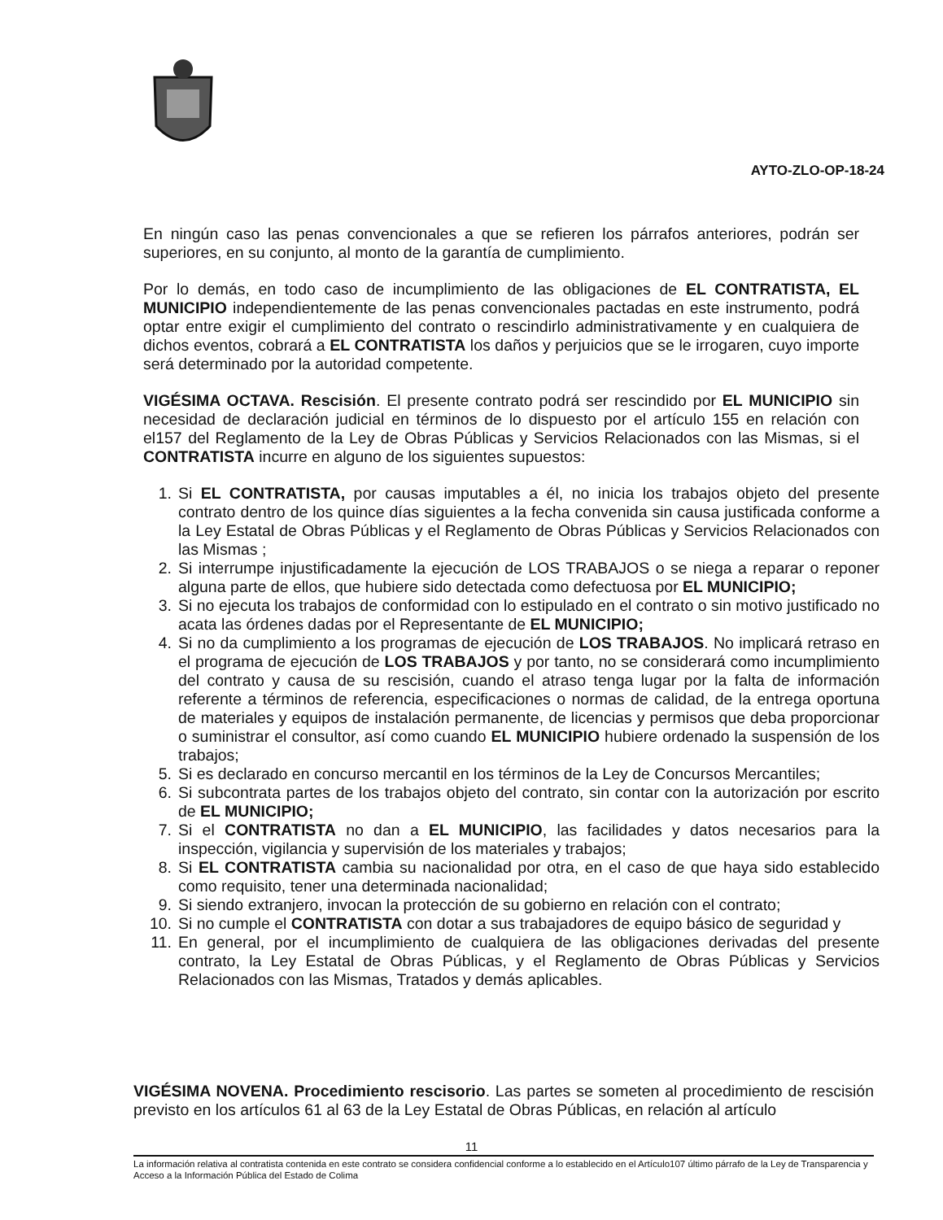AYTO-ZLO-OP-18-24
En ningún caso las penas convencionales a que se refieren los párrafos anteriores, podrán ser superiores, en su conjunto, al monto de la garantía de cumplimiento.
Por lo demás, en todo caso de incumplimiento de las obligaciones de EL CONTRATISTA, EL MUNICIPIO independientemente de las penas convencionales pactadas en este instrumento, podrá optar entre exigir el cumplimiento del contrato o rescindirlo administrativamente y en cualquiera de dichos eventos, cobrará a EL CONTRATISTA los daños y perjuicios que se le irrogaren, cuyo importe será determinado por la autoridad competente.
VIGÉSIMA OCTAVA. Rescisión. El presente contrato podrá ser rescindido por EL MUNICIPIO sin necesidad de declaración judicial en términos de lo dispuesto por el artículo 155 en relación con el157 del Reglamento de la Ley de Obras Públicas y Servicios Relacionados con las Mismas, si el CONTRATISTA incurre en alguno de los siguientes supuestos:
1. Si EL CONTRATISTA, por causas imputables a él, no inicia los trabajos objeto del presente contrato dentro de los quince días siguientes a la fecha convenida sin causa justificada conforme a la Ley Estatal de Obras Públicas y el Reglamento de Obras Públicas y Servicios Relacionados con las Mismas ;
2. Si interrumpe injustificadamente la ejecución de LOS TRABAJOS o se niega a reparar o reponer alguna parte de ellos, que hubiere sido detectada como defectuosa por EL MUNICIPIO;
3. Si no ejecuta los trabajos de conformidad con lo estipulado en el contrato o sin motivo justificado no acata las órdenes dadas por el Representante de EL MUNICIPIO;
4. Si no da cumplimiento a los programas de ejecución de LOS TRABAJOS. No implicará retraso en el programa de ejecución de LOS TRABAJOS y por tanto, no se considerará como incumplimiento del contrato y causa de su rescisión, cuando el atraso tenga lugar por la falta de información referente a términos de referencia, especificaciones o normas de calidad, de la entrega oportuna de materiales y equipos de instalación permanente, de licencias y permisos que deba proporcionar o suministrar el consultor, así como cuando EL MUNICIPIO hubiere ordenado la suspensión de los trabajos;
5. Si es declarado en concurso mercantil en los términos de la Ley de Concursos Mercantiles;
6. Si subcontrata partes de los trabajos objeto del contrato, sin contar con la autorización por escrito de EL MUNICIPIO;
7. Si el CONTRATISTA no dan a EL MUNICIPIO, las facilidades y datos necesarios para la inspección, vigilancia y supervisión de los materiales y trabajos;
8. Si EL CONTRATISTA cambia su nacionalidad por otra, en el caso de que haya sido establecido como requisito, tener una determinada nacionalidad;
9. Si siendo extranjero, invocan la protección de su gobierno en relación con el contrato;
10. Si no cumple el CONTRATISTA con dotar a sus trabajadores de equipo básico de seguridad y
11. En general, por el incumplimiento de cualquiera de las obligaciones derivadas del presente contrato, la Ley Estatal de Obras Públicas, y el Reglamento de Obras Públicas y Servicios Relacionados con las Mismas, Tratados y demás aplicables.
VIGÉSIMA NOVENA. Procedimiento rescisorio. Las partes se someten al procedimiento de rescisión previsto en los artículos 61 al 63 de la Ley Estatal de Obras Públicas, en relación al artículo
11
La información relativa al contratista contenida en este contrato se considera confidencial conforme a lo establecido en el Artículo107 último párrafo de la Ley de Transparencia y Acceso a la Información Pública del Estado de Colima